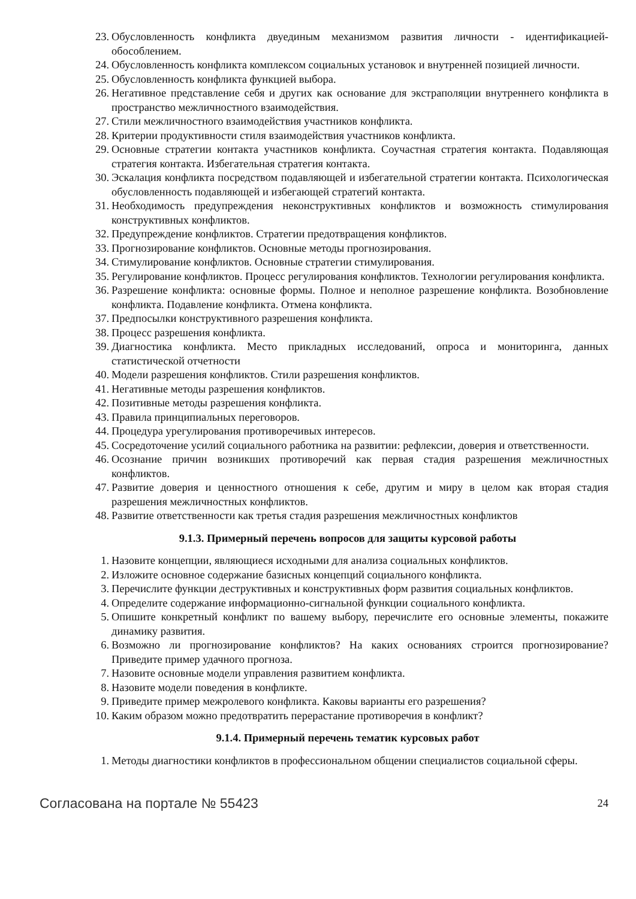23. Обусловленность конфликта двуединым механизмом развития личности - идентификацией-обособлением.
24. Обусловленность конфликта комплексом социальных установок и внутренней позицией личности.
25. Обусловленность конфликта функцией выбора.
26. Негативное представление себя и других как основание для экстраполяции внутреннего конфликта в пространство межличностного взаимодействия.
27. Стили межличностного взаимодействия участников конфликта.
28. Критерии продуктивности стиля взаимодействия участников конфликта.
29. Основные стратегии контакта участников конфликта. Соучастная стратегия контакта. Подавляющая стратегия контакта. Избегательная стратегия контакта.
30. Эскалация конфликта посредством подавляющей и избегательной стратегии контакта. Психологическая обусловленность подавляющей и избегающей стратегий контакта.
31. Необходимость предупреждения неконструктивных конфликтов и возможность стимулирования конструктивных конфликтов.
32. Предупреждение конфликтов. Стратегии предотвращения конфликтов.
33. Прогнозирование конфликтов. Основные методы прогнозирования.
34. Стимулирование конфликтов. Основные стратегии стимулирования.
35. Регулирование конфликтов. Процесс регулирования конфликтов. Технологии регулирования конфликта.
36. Разрешение конфликта: основные формы. Полное и неполное разрешение конфликта. Возобновление конфликта. Подавление конфликта. Отмена конфликта.
37. Предпосылки конструктивного разрешения конфликта.
38. Процесс разрешения конфликта.
39. Диагностика конфликта. Место прикладных исследований, опроса и мониторинга, данных статистической отчетности
40. Модели разрешения конфликтов. Стили разрешения конфликтов.
41. Негативные методы разрешения конфликтов.
42. Позитивные методы разрешения конфликта.
43. Правила принципиальных переговоров.
44. Процедура урегулирования противоречивых интересов.
45. Сосредоточение усилий социального работника на развитии: рефлексии, доверия и ответственности.
46. Осознание причин возникших противоречий как первая стадия разрешения межличностных конфликтов.
47. Развитие доверия и ценностного отношения к себе, другим и миру в целом как вторая стадия разрешения межличностных конфликтов.
48. Развитие ответственности как третья стадия разрешения межличностных конфликтов
9.1.3. Примерный перечень вопросов для защиты курсовой работы
1. Назовите концепции, являющиеся исходными для анализа социальных конфликтов.
2. Изложите основное содержание базисных концепций социального конфликта.
3. Перечислите функции деструктивных и конструктивных форм развития социальных конфликтов.
4. Определите содержание информационно-сигнальной функции социального конфликта.
5. Опишите конкретный конфликт по вашему выбору, перечислите его основные элементы, покажите динамику развития.
6. Возможно ли прогнозирование конфликтов? На каких основаниях строится прогнозирование? Приведите пример удачного прогноза.
7. Назовите основные модели управления развитием конфликта.
8. Назовите модели поведения в конфликте.
9. Приведите пример межролевого конфликта. Каковы варианты его разрешения?
10. Каким образом можно предотвратить перерастание противоречия в конфликт?
9.1.4. Примерный перечень тематик курсовых работ
1. Методы диагностики конфликтов в профессиональном общении специалистов социальной сферы.
Согласована на портале № 55423 24